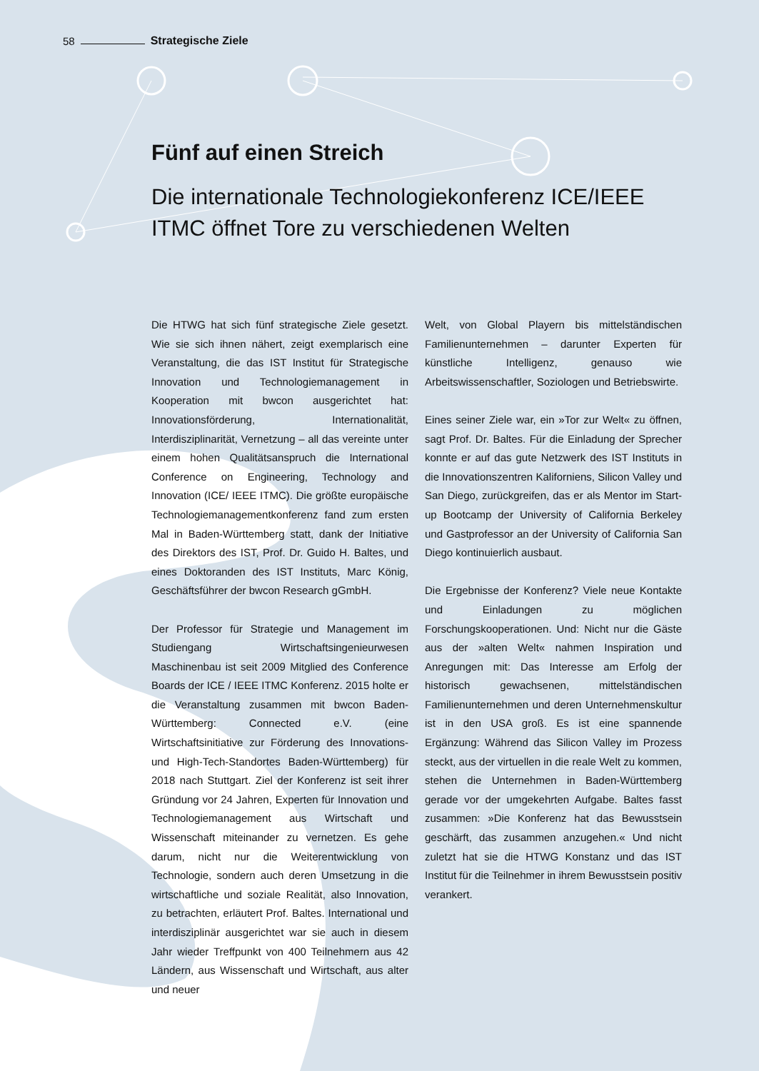58 Strategische Ziele
Fünf auf einen Streich
Die internationale Technologiekonferenz ICE/IEEE ITMC öffnet Tore zu verschiedenen Welten
Die HTWG hat sich fünf strategische Ziele gesetzt. Wie sie sich ihnen nähert, zeigt exemplarisch eine Veranstaltung, die das IST Institut für Strategische Innovation und Technologiemanagement in Kooperation mit bwcon ausgerichtet hat: Innovationsförderung, Internationalität, Interdisziplinarität, Vernetzung – all das vereinte unter einem hohen Qualitätsanspruch die International Conference on Engineering, Technology and Innovation (ICE/ IEEE ITMC). Die größte europäische Technologiemanagementkonferenz fand zum ersten Mal in Baden-Württemberg statt, dank der Initiative des Direktors des IST, Prof. Dr. Guido H. Baltes, und eines Doktoranden des IST Instituts, Marc König, Geschäftsführer der bwcon Research gGmbH.
Der Professor für Strategie und Management im Studiengang Wirtschaftsingenieurwesen Maschinenbau ist seit 2009 Mitglied des Conference Boards der ICE / IEEE ITMC Konferenz. 2015 holte er die Veranstaltung zusammen mit bwcon Baden-Württemberg: Connected e.V. (eine Wirtschaftsinitiative zur Förderung des Innovations- und High-Tech-Standortes Baden-Württemberg) für 2018 nach Stuttgart. Ziel der Konferenz ist seit ihrer Gründung vor 24 Jahren, Experten für Innovation und Technologiemanagement aus Wirtschaft und Wissenschaft miteinander zu vernetzen. Es gehe darum, nicht nur die Weiterentwicklung von Technologie, sondern auch deren Umsetzung in die wirtschaftliche und soziale Realität, also Innovation, zu betrachten, erläutert Prof. Baltes. International und interdisziplinär ausgerichtet war sie auch in diesem Jahr wieder Treffpunkt von 400 Teilnehmern aus 42 Ländern, aus Wissenschaft und Wirtschaft, aus alter und neuer
Welt, von Global Playern bis mittelständischen Familienunternehmen – darunter Experten für künstliche Intelligenz, genauso wie Arbeitswissenschaftler, Soziologen und Betriebswirte.
Eines seiner Ziele war, ein »Tor zur Welt« zu öffnen, sagt Prof. Dr. Baltes. Für die Einladung der Sprecher konnte er auf das gute Netzwerk des IST Instituts in die Innovationszentren Kaliforniens, Silicon Valley und San Diego, zurückgreifen, das er als Mentor im Start-up Bootcamp der University of California Berkeley und Gastprofessor an der University of California San Diego kontinuierlich ausbaut.
Die Ergebnisse der Konferenz? Viele neue Kontakte und Einladungen zu möglichen Forschungskooperationen. Und: Nicht nur die Gäste aus der »alten Welt« nahmen Inspiration und Anregungen mit: Das Interesse am Erfolg der historisch gewachsenen, mittelständischen Familienunternehmen und deren Unternehmenskultur ist in den USA groß. Es ist eine spannende Ergänzung: Während das Silicon Valley im Prozess steckt, aus der virtuellen in die reale Welt zu kommen, stehen die Unternehmen in Baden-Württemberg gerade vor der umgekehrten Aufgabe. Baltes fasst zusammen: »Die Konferenz hat das Bewusstsein geschärft, das zusammen anzugehen.« Und nicht zuletzt hat sie die HTWG Konstanz und das IST Institut für die Teilnehmer in ihrem Bewusstsein positiv verankert.